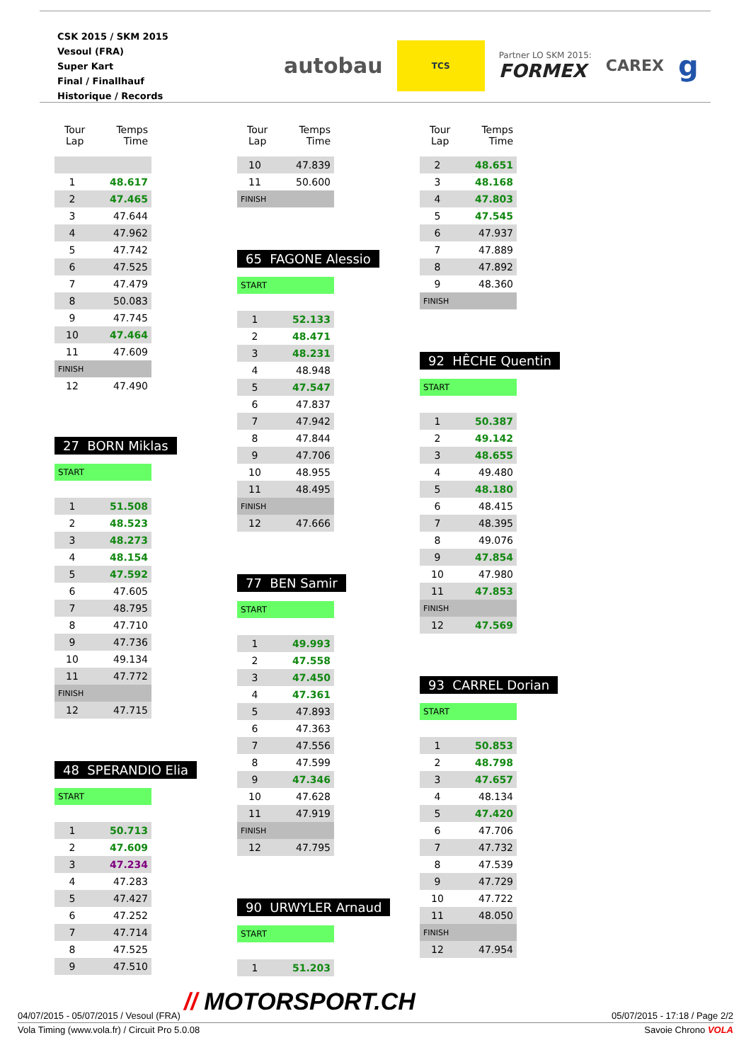CSK 2015 / SKM 2015
Vesoul (FRA)
Super Kart
Final / Finallhauf
Historique / Records
autobau
TCS
Partner LO SKM 2015:
FORMEX
CAREX g
| Tour Lap | Temps Time |
| --- | --- |
| 1 | 48.617 |
| 2 | 47.465 |
| 3 | 47.644 |
| 4 | 47.962 |
| 5 | 47.742 |
| 6 | 47.525 |
| 7 | 47.479 |
| 8 | 50.083 |
| 9 | 47.745 |
| 10 | 47.464 |
| 11 | 47.609 |
| FINISH | |
| 12 | 47.490 |
27 BORN Miklas
START
| 1 | 51.508 |
| 2 | 48.523 |
| 3 | 48.273 |
| 4 | 48.154 |
| 5 | 47.592 |
| 6 | 47.605 |
| 7 | 48.795 |
| 8 | 47.710 |
| 9 | 47.736 |
| 10 | 49.134 |
| 11 | 47.772 |
| FINISH | |
| 12 | 47.715 |
48 SPERANDIO Elia
START
| 1 | 50.713 |
| 2 | 47.609 |
| 3 | 47.234 |
| 4 | 47.283 |
| 5 | 47.427 |
| 6 | 47.252 |
| 7 | 47.714 |
| 8 | 47.525 |
| 9 | 47.510 |
| Tour Lap | Temps Time |
| --- | --- |
| 10 | 47.839 |
| 11 | 50.600 |
| FINISH | |
65 FAGONE Alessio
START
| 1 | 52.133 |
| 2 | 48.471 |
| 3 | 48.231 |
| 4 | 48.948 |
| 5 | 47.547 |
| 6 | 47.837 |
| 7 | 47.942 |
| 8 | 47.844 |
| 9 | 47.706 |
| 10 | 48.955 |
| 11 | 48.495 |
| FINISH | |
| 12 | 47.666 |
77 BEN Samir
START
| 1 | 49.993 |
| 2 | 47.558 |
| 3 | 47.450 |
| 4 | 47.361 |
| 5 | 47.893 |
| 6 | 47.363 |
| 7 | 47.556 |
| 8 | 47.599 |
| 9 | 47.346 |
| 10 | 47.628 |
| 11 | 47.919 |
| FINISH | |
| 12 | 47.795 |
90 URWYLER Arnaud
START
| 1 | 51.203 |
| Tour Lap | Temps Time |
| --- | --- |
| 2 | 48.651 |
| 3 | 48.168 |
| 4 | 47.803 |
| 5 | 47.545 |
| 6 | 47.937 |
| 7 | 47.889 |
| 8 | 47.892 |
| 9 | 48.360 |
| FINISH | |
92 HÊCHE Quentin
START
| 1 | 50.387 |
| 2 | 49.142 |
| 3 | 48.655 |
| 4 | 49.480 |
| 5 | 48.180 |
| 6 | 48.415 |
| 7 | 48.395 |
| 8 | 49.076 |
| 9 | 47.854 |
| 10 | 47.980 |
| 11 | 47.853 |
| FINISH | |
| 12 | 47.569 |
93 CARREL Dorian
START
| 1 | 50.853 |
| 2 | 48.798 |
| 3 | 47.657 |
| 4 | 48.134 |
| 5 | 47.420 |
| 6 | 47.706 |
| 7 | 47.732 |
| 8 | 47.539 |
| 9 | 47.729 |
| 10 | 47.722 |
| 11 | 48.050 |
| FINISH | |
| 12 | 47.954 |
// MOTORSPORT.CH
04/07/2015 - 05/07/2015 / Vesoul (FRA) 05/07/2015 - 17:18 / Page 2/2
Vola Timing (www.vola.fr) / Circuit Pro 5.0.08 Savoie Chrono VOLA